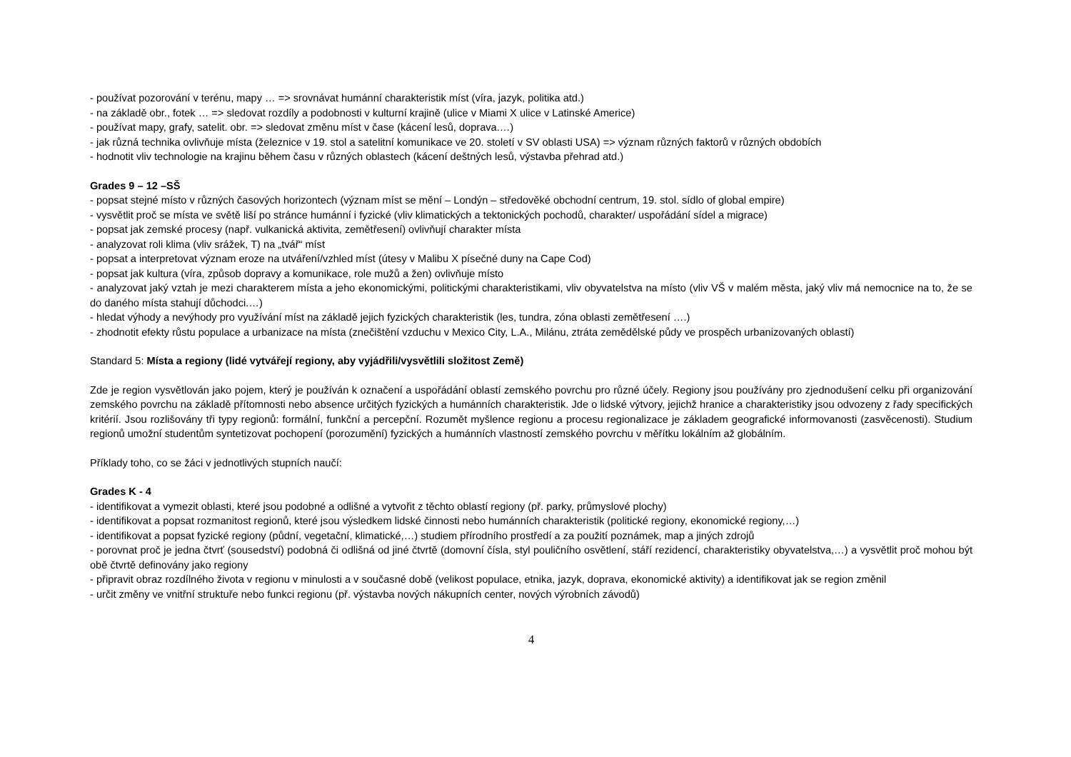- používat pozorování v terénu, mapy … => srovnávat humánní charakteristik míst (víra, jazyk, politika atd.)
- na základě obr., fotek … => sledovat rozdíly a podobnosti v kulturní krajině (ulice v Miami X ulice v Latinské Americe)
- používat mapy, grafy, satelit. obr. => sledovat změnu míst v čase (kácení lesů, doprava.…)
- jak různá technika ovlivňuje místa (železnice v 19. stol a satelitní komunikace ve 20. století v SV oblasti USA) => význam různých faktorů v různých obdobích
- hodnotit vliv technologie na krajinu během času v různých oblastech (kácení deštných lesů, výstavba přehrad atd.)
Grades 9 – 12 –SŠ
- popsat stejné místo v různých časových horizontech (význam míst se mění – Londýn – středověké obchodní centrum, 19. stol. sídlo of global empire)
- vysvětlit proč se místa ve světě liší po stránce humánní i fyzické (vliv klimatických a tektonických pochodů, charakter/ uspořádání sídel a migrace)
- popsat jak zemské procesy (např. vulkanická aktivita, zemětřesení) ovlivňují charakter místa
- analyzovat roli klima (vliv srážek, T) na „tvář“ míst
- popsat a interpretovat význam eroze na utváření/vzhled míst (útesy v Malibu X písečné duny na Cape Cod)
- popsat jak kultura (víra, způsob dopravy a komunikace, role mužů a žen) ovlivňuje místo
- analyzovat jaký vztah je mezi charakterem místa a jeho ekonomickými, politickými charakteristikami, vliv obyvatelstva na místo (vliv VŠ v malém města, jaký vliv má nemocnice na to, že se do daného místa stahují důchodci.…)
- hledat výhody a nevýhody pro využívání míst na základě jejich fyzických charakteristik (les, tundra, zóna oblasti zemětřesení ….)
- zhodnotit efekty růstu populace a urbanizace na místa (znečištění vzduchu v Mexico City, L.A., Milánu, ztráta zemědělské půdy ve prospěch urbanizovaných oblastí)
Standard 5: Místa a regiony (lidé vytvářejí regiony, aby vyjádřili/vysvětlili složitost Země)
Zde je region vysvětlován jako pojem, který je používán k označení a uspořádání oblastí zemského povrchu pro různé účely. Regiony jsou používány pro zjednodušení celku při organizování zemského povrchu na základě přítomnosti nebo absence určitých fyzických a humánních charakteristik. Jde o lidské výtvory, jejichž hranice a charakteristiky jsou odvozeny z řady specifických kritérií. Jsou rozlišovány tři typy regionů: formální, funkční a percepční. Rozumět myšlence regionu a procesu regionalizace je základem geografické informovanosti (zasvěcenosti). Studium regionů umožní studentům syntetizovat pochopení (porozumění) fyzických a humánních vlastností zemského povrchu v měřítku lokálním až globálním.
Příklady toho, co se žáci v jednotlivých stupních naučí:
Grades K - 4
- identifikovat a vymezit oblasti, které jsou podobné a odlišné a vytvořit z těchto oblastí regiony (př. parky, průmyslové plochy)
- identifikovat a popsat rozmanitost regionů, které jsou výsledkem lidské činnosti nebo humánních charakteristik (politické regiony, ekonomické regiony,…)
- identifikovat a popsat fyzické regiony (půdní, vegetační, klimatické,…) studiem přírodního prostředí a za použití poznámek, map a jiných zdrojů
- porovnat proč je jedna čtvrť (sousedství) podobná či odlišná od jiné čtvrtě (domovní čísla, styl pouličního osvětlení, stáří rezidencí, charakteristiky obyvatelstva,…) a vysvětlit proč mohou být obě čtvrtě definovány jako regiony
- připravit obraz rozdílného života v regionu v minulosti a v současné době (velikost populace, etnika, jazyk, doprava, ekonomické aktivity) a identifikovat jak se region změnil
- určit změny ve vnitřní struktuře nebo funkci regionu (př. výstavba nových nákupních center, nových výrobních závodů)
4